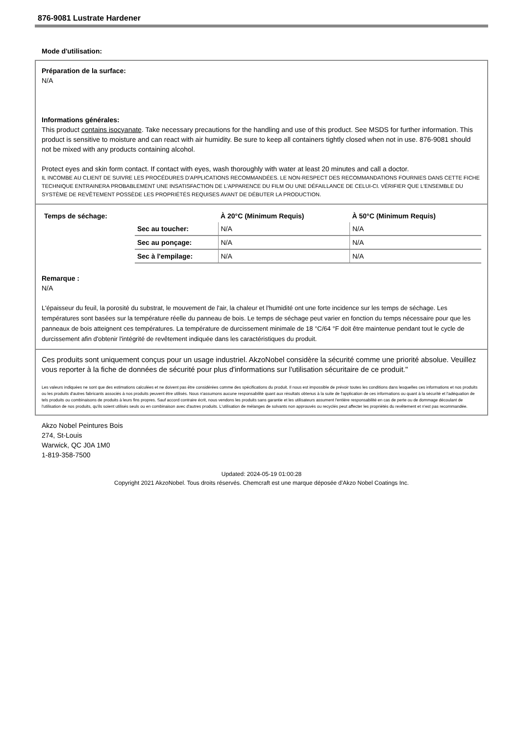876-9081 Lustrate Hardener
Mode d'utilisation:
Préparation de la surface:
N/A
Informations générales:
This product contains isocyanate. Take necessary precautions for the handling and use of this product. See MSDS for further information. This product is sensitive to moisture and can react with air humidity. Be sure to keep all containers tightly closed when not in use. 876-9081 should not be mixed with any products containing alcohol.
Protect eyes and skin form contact. If contact with eyes, wash thoroughly with water at least 20 minutes and call a doctor.
IL INCOMBE AU CLIENT DE SUIVRE LES PROCÉDURES D'APPLICATIONS RECOMMANDÉES. LE NON-RESPECT DES RECOMMANDATIONS FOURNIES DANS CETTE FICHE TECHNIQUE ENTRAINERA PROBABLEMENT UNE INSATISFACTION DE L'APPARENCE DU FILM OU UNE DÉFAILLANCE DE CELUI-CI. VÉRIFIER QUE L'ENSEMBLE DU SYSTÈME DE REVÊTEMENT POSSÈDE LES PROPRIÉTÉS REQUISES AVANT DE DÉBUTER LA PRODUCTION.
| Temps de séchage: | | À 20°C (Minimum Requis) | À 50°C (Minimum Requis) |
| --- | --- | --- | --- |
| | Sec au toucher: | N/A | N/A |
| | Sec au ponçage: | N/A | N/A |
| | Sec à l'empilage: | N/A | N/A |
Remarque :
N/A
L'épaisseur du feuil, la porosité du substrat, le mouvement de l'air, la chaleur et l'humidité ont une forte incidence sur les temps de séchage. Les températures sont basées sur la température réelle du panneau de bois. Le temps de séchage peut varier en fonction du temps nécessaire pour que les panneaux de bois atteignent ces températures. La température de durcissement minimale de 18 °C/64 °F doit être maintenue pendant tout le cycle de durcissement afin d'obtenir l'intégrité de revêtement indiquée dans les caractéristiques du produit.
Ces produits sont uniquement conçus pour un usage industriel. AkzoNobel considère la sécurité comme une priorité absolue. Veuillez vous reporter à la fiche de données de sécurité pour plus d'informations sur l'utilisation sécuritaire de ce produit."
Les valeurs indiquées ne sont que des estimations calculées et ne doivent pas être considérées comme des spécifications du produit. Il nous est impossible de prévoir toutes les conditions dans lesquelles ces informations et nos produits ou les produits d'autres fabricants associés à nos produits peuvent être utilisés. Nous n'assumons aucune responsabilité quant aux résultats obtenus à la suite de l'application de ces informations ou quant à la sécurité et l'adéquation de tels produits ou combinaisons de produits à leurs fins propres. Sauf accord contraire écrit, nous vendons les produits sans garantie et les utilisateurs assument l'entière responsabilité en cas de perte ou de dommage découlant de l'utilisation de nos produits, qu'ils soient utilisés seuls ou en combinaison avec d'autres produits. L'utilisation de mélanges de solvants non approuvés ou recyclés peut affecter les propriétés du revêtement et n'est pas recommandée.
Akzo Nobel Peintures Bois
274, St-Louis
Warwick, QC J0A 1M0
1-819-358-7500
Updated: 2024-05-19 01:00:28
Copyright 2021 AkzoNobel. Tous droits réservés. Chemcraft est une marque déposée d'Akzo Nobel Coatings Inc.